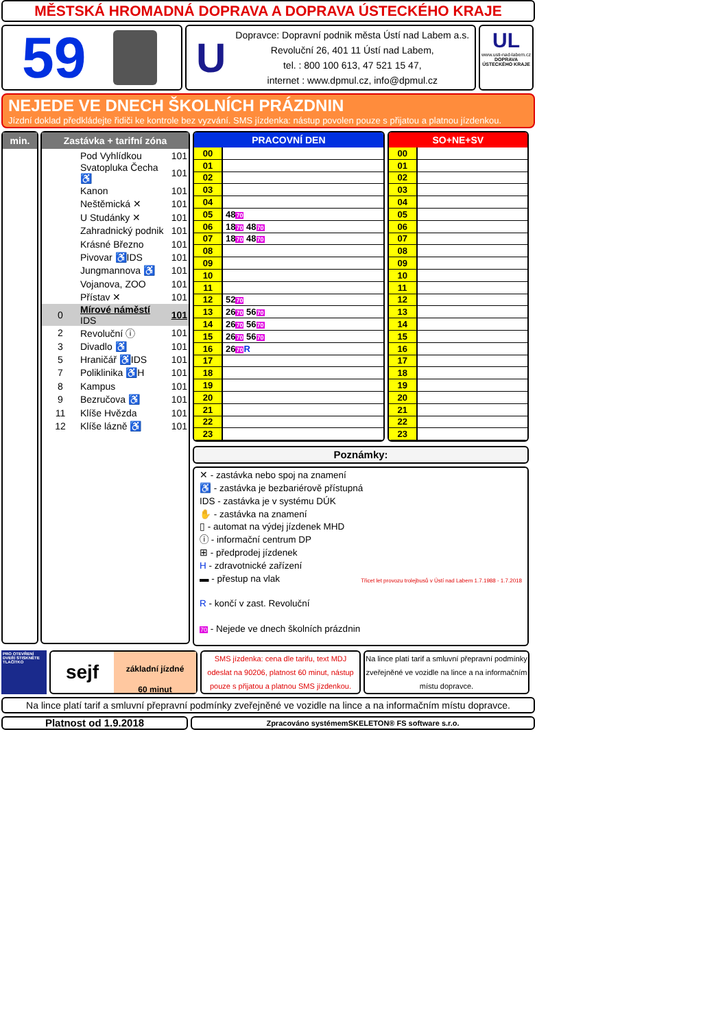MĚSTSKÁ HROMADNÁ DOPRAVA A DOPRAVA ÚSTECKÉHO KRAJE
59
U
Dopravce: Dopravní podnik města Ústí nad Labem a.s.
Revoluční 26, 401 11 Ústí nad Labem,
tel. : 800 100 613, 47 521 15 47,
internet : www.dpmul.cz, info@dpmul.cz
UL
www.usti-nad-labem.cz
DOPRAVA ÚSTECKÉHO KRAJE
NEJEDE VE DNECH ŠKOLNÍCH PRÁZDNIN
Jízdní doklad předkládejte řidiči ke kontrole bez vyzvání. SMS jízdenka: nástup povolen pouze s přijatou a platnou jízdenkou.
min. Zastávka + tarifní zóna
| | Pod Vyhlídkou | 101 |
| | Svatopluka Čecha ♿ | 101 |
| | Kanon | 101 |
| | Neštěmická ✕ | 101 |
| | U Studánky ✕ | 101 |
| | Zahradnický podnik | 101 |
| | Krásné Březno | 101 |
| | Pivovar ♿IDS | 101 |
| | Jungmannova ♿ | 101 |
| | Vojanova, ZOO | 101 |
| | Přístav ✕ | 101 |
| 0 | Mírové náměstí IDS | 101 |
| 2 | Revoluční ⓘ | 101 |
| 3 | Divadlo ♿ | 101 |
| 5 | Hraničář ♿IDS | 101 |
| 7 | Poliklinika ♿H | 101 |
| 8 | Kampus | 101 |
| 9 | Bezručova ♿ | 101 |
| 11 | Klíše Hvězda | 101 |
| 12 | Klíše lázně ♿ | 101 |
| PRACOVNÍ DEN | |
| --- | --- |
| 00 | |
| 01 | |
| 02 | |
| 03 | |
| 04 | |
| 05 | 48 70 |
| 06 | 18 70 48 70 |
| 07 | 18 70 48 70 |
| 08 | |
| 09 | |
| 10 | |
| 11 | |
| 12 | 52 70 |
| 13 | 26 70 56 70 |
| 14 | 26 70 56 70 |
| 15 | 26 70 56 70 |
| 16 | 26 70 R |
| 17 | |
| 18 | |
| 19 | |
| 20 | |
| 21 | |
| 22 | |
| 23 | |
| SO+NE+SV | |
| --- | --- |
| 00 | |
| 01 | |
| 02 | |
| 03 | |
| 04 | |
| 05 | |
| 06 | |
| 07 | |
| 08 | |
| 09 | |
| 10 | |
| 11 | |
| 12 | |
| 13 | |
| 14 | |
| 15 | |
| 16 | |
| 17 | |
| 18 | |
| 19 | |
| 20 | |
| 21 | |
| 22 | |
| 23 | |
Poznámky:
✕ - zastávka nebo spoj na znamení
♿ - zastávka je bezbariérově přístupná
IDS - zastávka je v systému DÚK
✋ - zastávka na znamení
▯ - automat na výdej jízdenek MHD
ⓘ - informační centrum DP
⊞ - předprodej jízdenek
H - zdravotnické zařízení
▬ - přestup na vlak
R - končí v zast. Revoluční
70 - Nejede ve dnech školních prázdnin
Třicet let provozu trolejbusů v Ústí nad Labem 1.7.1988 - 1.7.2018
PRO OTEVŘENÍ DVEŘÍ STISKNĚTE TLAČÍTKO
sejf
základní jízdné
60 minut
SMS jízdenka: cena dle tarifu, text MDJ odeslat na 90206, platnost 60 minut, nástup pouze s přijatou a platnou SMS jízdenkou.
Na lince platí tarif a smluvní přepravní podmínky zveřejněné ve vozidle na lince a na informačním místu dopravce.
Na lince platí tarif a smluvní přepravní podmínky zveřejněné ve vozidle na lince a na informačním místu dopravce.
Platnost od 1.9.2018
Zpracováno systémemSKELETON® FS software s.r.o.